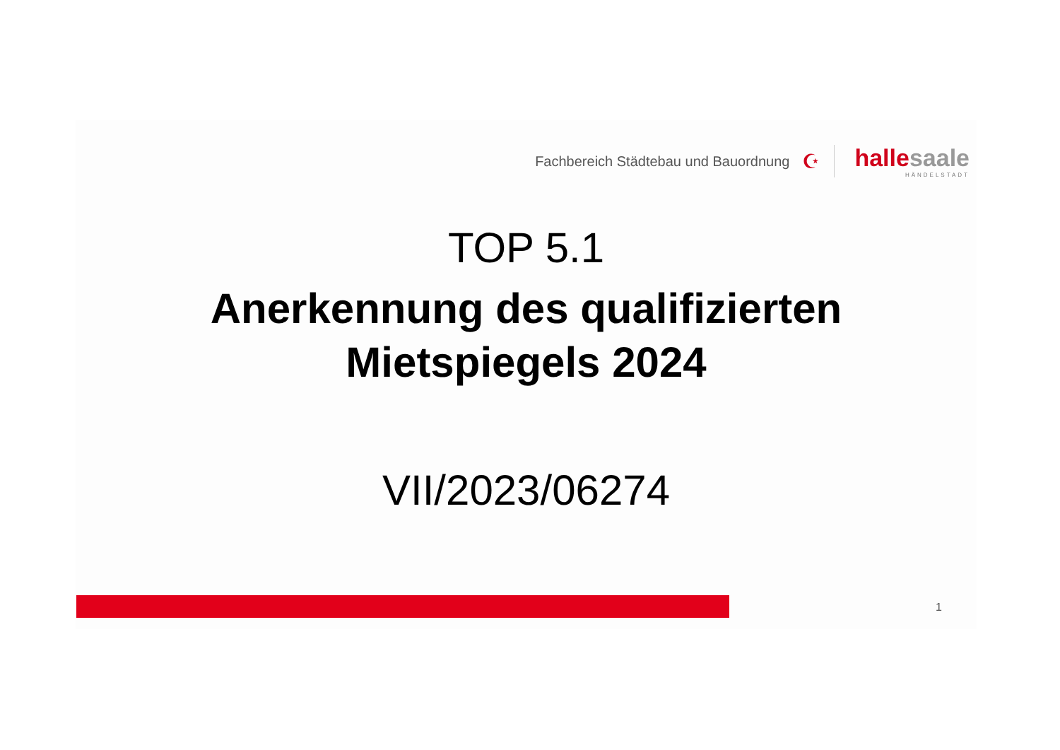Fachbereich Städtebau und Bauordnung ☪
halle saale
HÄNDELSTADT
TOP 5.1
Anerkennung des qualifizierten
Mietspiegels 2024
VII/2023/06274
1